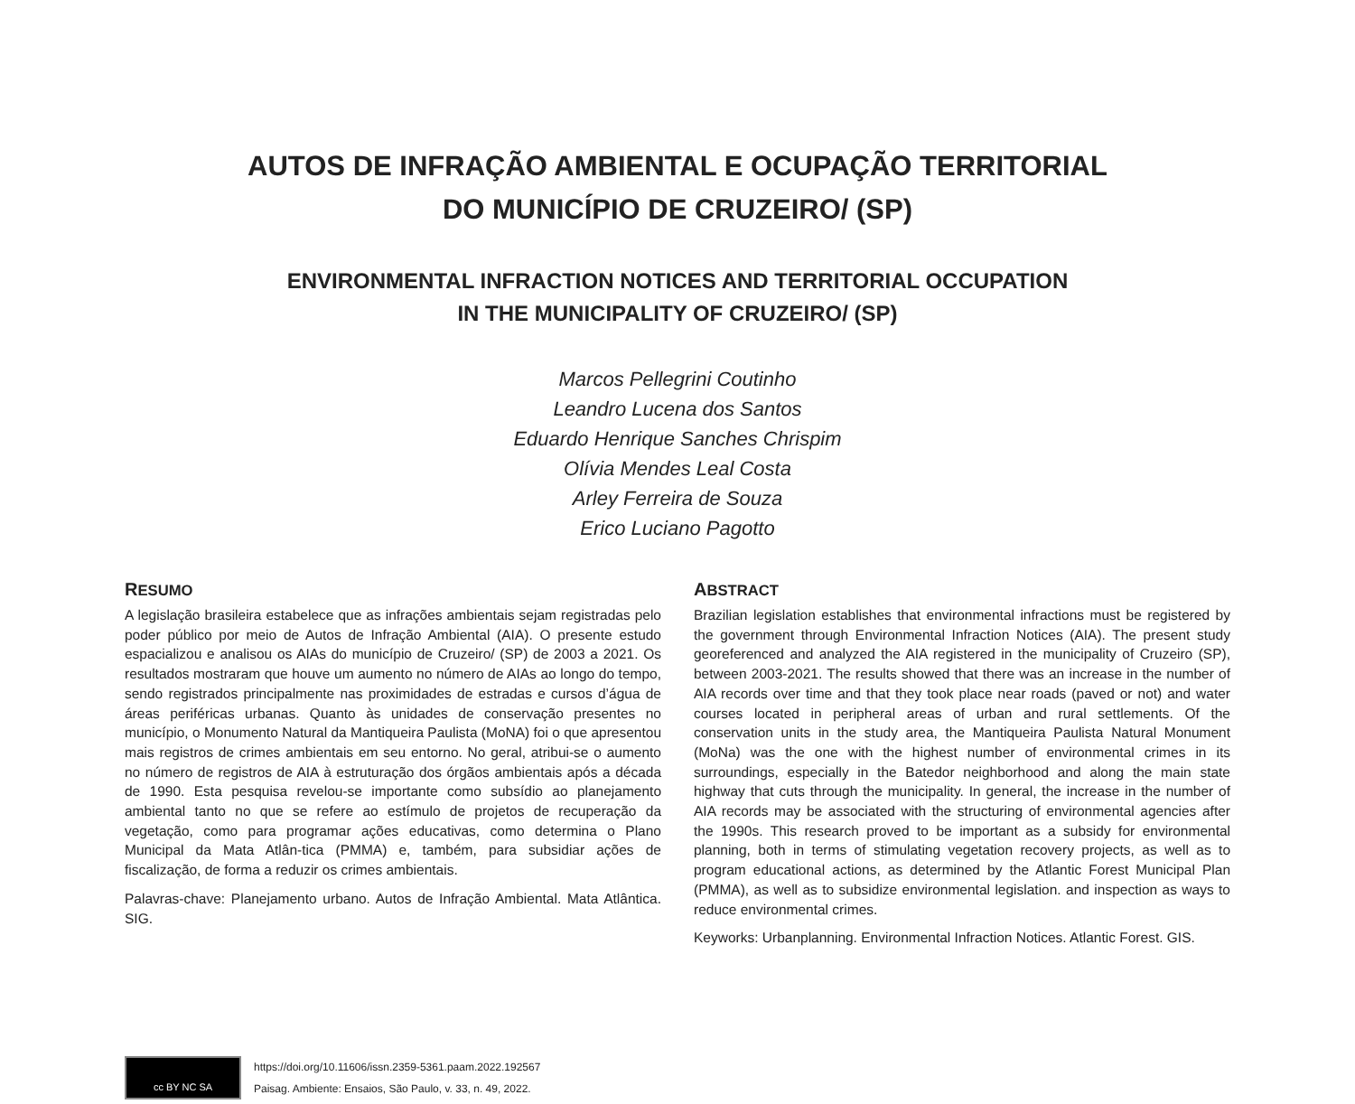AUTOS DE INFRAÇÃO AMBIENTAL E OCUPAÇÃO TERRITORIAL
DO MUNICÍPIO DE CRUZEIRO/ (SP)
ENVIRONMENTAL INFRACTION NOTICES AND TERRITORIAL OCCUPATION
IN THE MUNICIPALITY OF CRUZEIRO/ (SP)
Marcos Pellegrini Coutinho
Leandro Lucena dos Santos
Eduardo Henrique Sanches Chrispim
Olívia Mendes Leal Costa
Arley Ferreira de Souza
Erico Luciano Pagotto
RESUMO
A legislação brasileira estabelece que as infrações ambientais sejam registradas pelo poder público por meio de Autos de Infração Ambiental (AIA). O presente estudo espacializou e analisou os AIAs do município de Cruzeiro/ (SP) de 2003 a 2021. Os resultados mostraram que houve um aumento no número de AIAs ao longo do tempo, sendo registrados principalmente nas proximidades de estradas e cursos d’água de áreas periféricas urbanas. Quanto às unidades de conservação presentes no município, o Monumento Natural da Mantiqueira Paulista (MoNA) foi o que apresentou mais registros de crimes ambientais em seu entorno. No geral, atribui-se o aumento no número de registros de AIA à estruturação dos órgãos ambientais após a década de 1990. Esta pesquisa revelou-se importante como subsídio ao planejamento ambiental tanto no que se refere ao estímulo de projetos de recuperação da vegetação, como para programar ações educativas, como determina o Plano Municipal da Mata Atlân-tica (PMMA) e, também, para subsidiar ações de fiscalização, de forma a reduzir os crimes ambientais.
Palavras-chave: Planejamento urbano. Autos de Infração Ambiental. Mata Atlântica. SIG.
ABSTRACT
Brazilian legislation establishes that environmental infractions must be registered by the government through Environmental Infraction Notices (AIA). The present study georeferenced and analyzed the AIA registered in the municipality of Cruzeiro (SP), between 2003-2021. The results showed that there was an increase in the number of AIA records over time and that they took place near roads (paved or not) and water courses located in peripheral areas of urban and rural settlements. Of the conservation units in the study area, the Mantiqueira Paulista Natural Monument (MoNa) was the one with the highest number of environmental crimes in its surroundings, especially in the Batedor neighborhood and along the main state highway that cuts through the municipality. In general, the increase in the number of AIA records may be associated with the structuring of environmental agencies after the 1990s. This research proved to be important as a subsidy for environmental planning, both in terms of stimulating vegetation recovery projects, as well as to program educational actions, as determined by the Atlantic Forest Municipal Plan (PMMA), as well as to subsidize environmental legislation. and inspection as ways to reduce environmental crimes.
Keyworks: Urbanplanning. Environmental Infraction Notices. Atlantic Forest. GIS.
cc BY NC SA
https://doi.org/10.11606/issn.2359-5361.paam.2022.192567
Paisag. Ambiente: Ensaios, São Paulo, v. 33, n. 49, 2022.